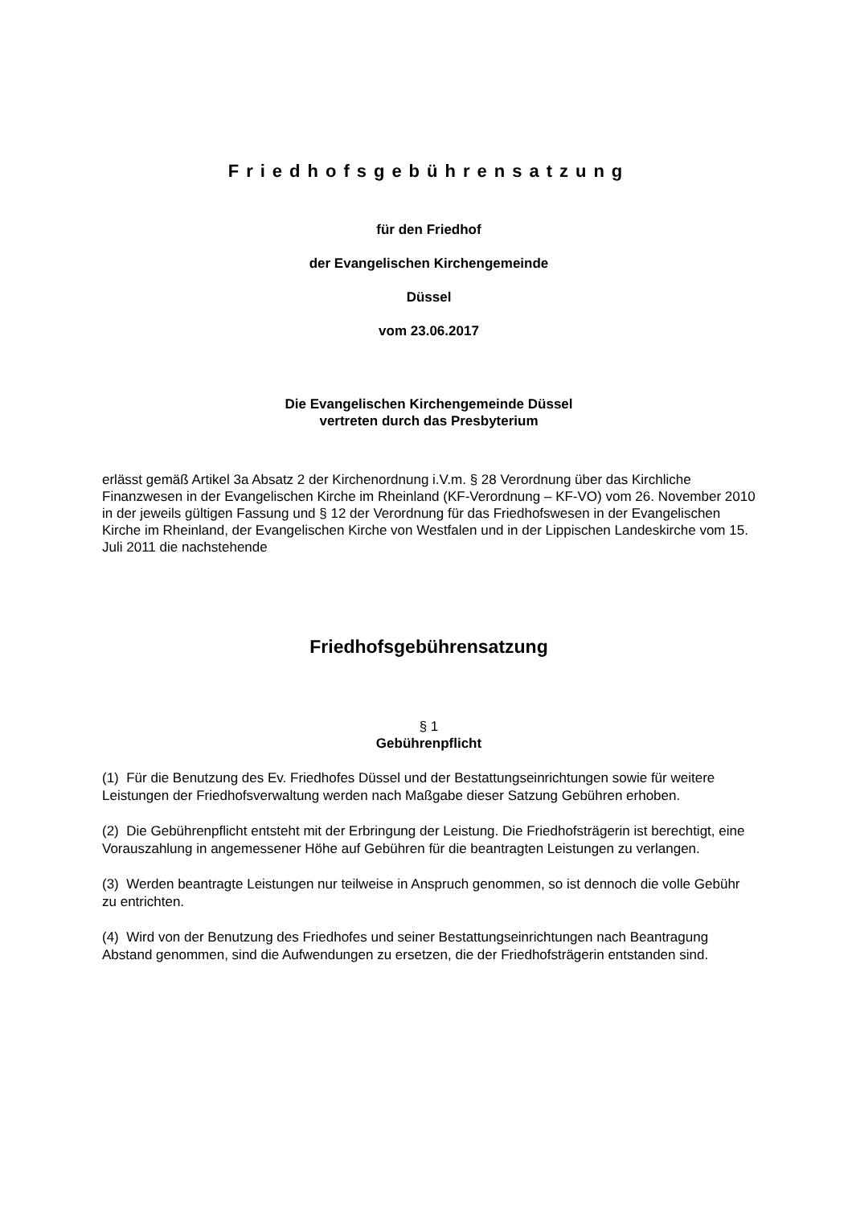Friedhofsgebührensatzung
für den Friedhof
der Evangelischen Kirchengemeinde
Düssel
vom 23.06.2017
Die Evangelischen Kirchengemeinde Düssel
vertreten durch das Presbyterium
erlässt gemäß Artikel 3a Absatz 2 der Kirchenordnung i.V.m. § 28 Verordnung über das Kirchliche Finanzwesen in der Evangelischen Kirche im Rheinland (KF-Verordnung – KF-VO) vom 26. November 2010 in der jeweils gültigen Fassung und § 12 der Verordnung für das Friedhofswesen in der Evangelischen Kirche im Rheinland, der Evangelischen Kirche von Westfalen und in der Lippischen Landeskirche vom 15. Juli 2011 die nachstehende
Friedhofsgebührensatzung
§ 1
Gebührenpflicht
(1) Für die Benutzung des Ev. Friedhofes Düssel und der Bestattungseinrichtungen sowie für weitere Leistungen der Friedhofsverwaltung werden nach Maßgabe dieser Satzung Gebühren erhoben.
(2) Die Gebührenpflicht entsteht mit der Erbringung der Leistung. Die Friedhofsträgerin ist berechtigt, eine Vorauszahlung in angemessener Höhe auf Gebühren für die beantragten Leistungen zu verlangen.
(3) Werden beantragte Leistungen nur teilweise in Anspruch genommen, so ist dennoch die volle Gebühr zu entrichten.
(4) Wird von der Benutzung des Friedhofes und seiner Bestattungseinrichtungen nach Beantragung Abstand genommen, sind die Aufwendungen zu ersetzen, die der Friedhofsträgerin entstanden sind.